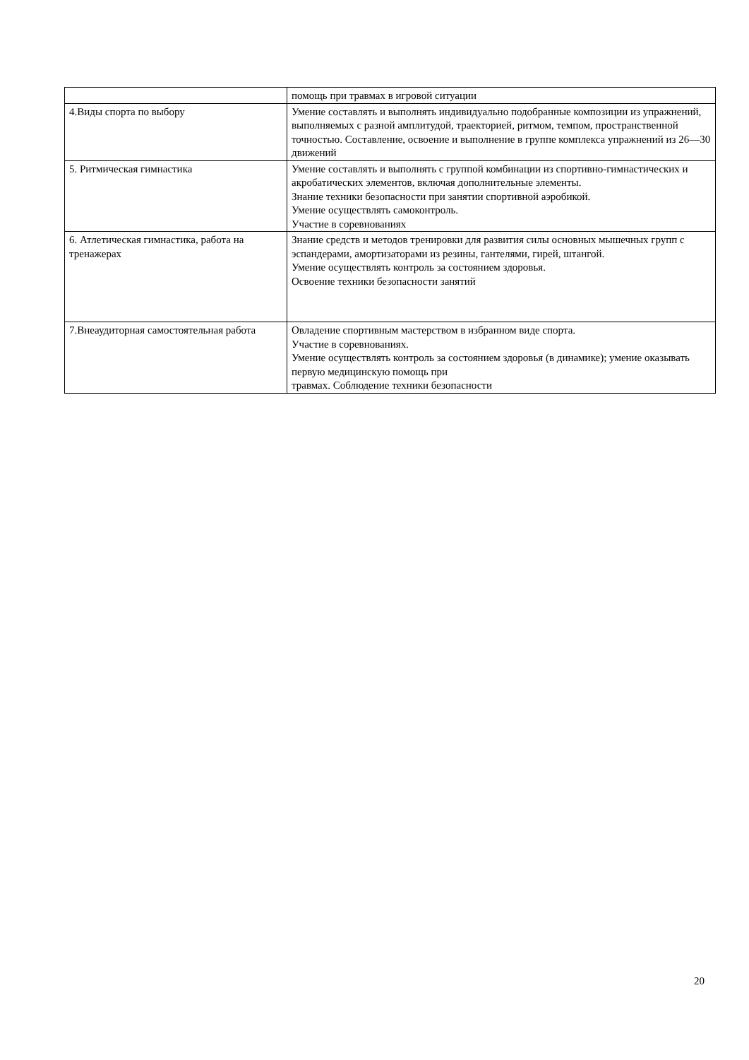| | помощь при травмах в игровой ситуации |
| 4.Виды спорта по выбору | Умение составлять и выполнять индивидуально подобранные композиции из упражнений, выполняемых с разной амплитудой, траекторией, ритмом, темпом, пространственной точностью. Составление, освоение и выполнение в группе комплекса упражнений из 26—30 движений |
| 5. Ритмическая гимнастика | Умение составлять и выполнять с группой комбинации из спортивно-гимнастических и акробатических элементов, включая дополнительные элементы. Знание техники безопасности при занятии спортивной аэробикой. Умение осуществлять самоконтроль. Участие в соревнованиях |
| 6. Атлетическая гимнастика, работа на тренажерах | Знание средств и методов тренировки для развития силы основных мышечных групп с эспандерами, амортизаторами из резины, гантелями, гирей, штангой. Умение осуществлять контроль за состоянием здоровья. Освоение техники безопасности занятий |
| 7.Внеаудиторная самостоятельная работа | Овладение спортивным мастерством в избранном виде спорта. Участие в соревнованиях. Умение осуществлять контроль за состоянием здоровья (в динамике); умение оказывать первую медицинскую помощь при травмах. Соблюдение техники безопасности |
20